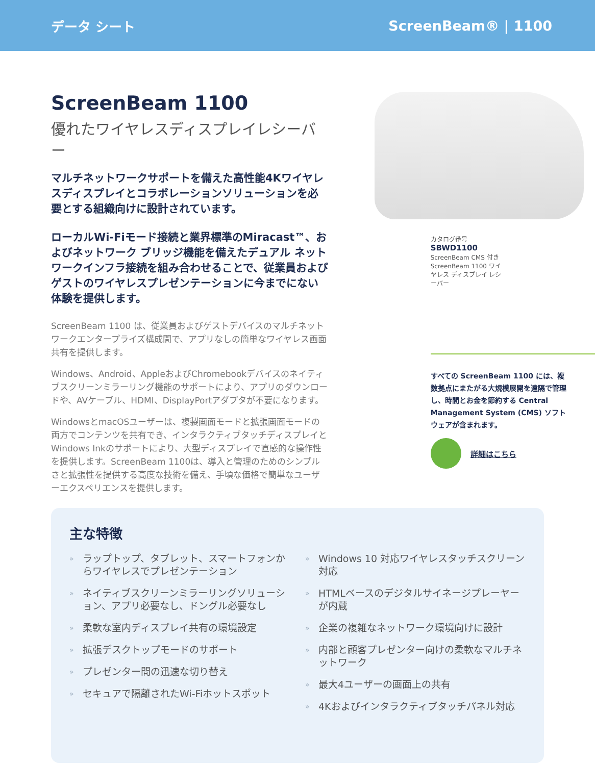データ シート ScreenBeam® | 1100
ScreenBeam 1100
優れたワイヤレスディスプレイレシーバー
マルチネットワークサポートを備えた高性能4Kワイヤレスディスプレイとコラボレーションソリューションを必要とする組織向けに設計されています。
ローカルWi-Fiモード接続と業界標準のMiracast™、およびネットワーク ブリッジ機能を備えたデュアル ネットワークインフラ接続を組み合わせることで、従業員およびゲストのワイヤレスプレゼンテーションに今までにない体験を提供します。
ScreenBeam 1100 は、従業員およびゲストデバイスのマルチネットワークエンタープライズ構成間で、アプリなしの簡単なワイヤレス画面共有を提供します。
Windows、Android、AppleおよびChromebookデバイスのネイティブスクリーンミラーリング機能のサポートにより、アプリのダウンロードや、AVケーブル、HDMI、DisplayPortアダプタが不要になります。
WindowsとmacOSユーザーは、複製画面モードと拡張画面モードの両方でコンテンツを共有でき、インタラクティブタッチディスプレイとWindows Inkのサポートにより、大型ディスプレイで直感的な操作性を提供します。ScreenBeam 1100は、導入と管理のためのシンプルさと拡張性を提供する高度な技術を備え、手頃な価格で簡単なユーザーエクスペリエンスを提供します。
カタログ番号
SBWD1100
ScreenBeam CMS 付き ScreenBeam 1100 ワイヤレス ディスプレイ レシーバー
すべての ScreenBeam 1100 には、複数拠点にまたがる大規模展開を遠隔で管理し、時間とお金を節約する Central Management System (CMS) ソフトウェアが含まれます。
詳細はこちら
主な特徴
» ラップトップ、タブレット、スマートフォンからワイヤレスでプレゼンテーション
» ネイティブスクリーンミラーリングソリューション、アプリ必要なし、ドングル必要なし
» 柔軟な室内ディスプレイ共有の環境設定
» 拡張デスクトップモードのサポート
» プレゼンター間の迅速な切り替え
» セキュアで隔離されたWi-Fiホットスポット
» Windows 10 対応ワイヤレスタッチスクリーン対応
» HTMLベースのデジタルサイネージプレーヤーが内蔵
» 企業の複雑なネットワーク環境向けに設計
» 内部と顧客プレゼンター向けの柔軟なマルチネットワーク
» 最大4ユーザーの画面上の共有
» 4Kおよびインタラクティブタッチパネル対応